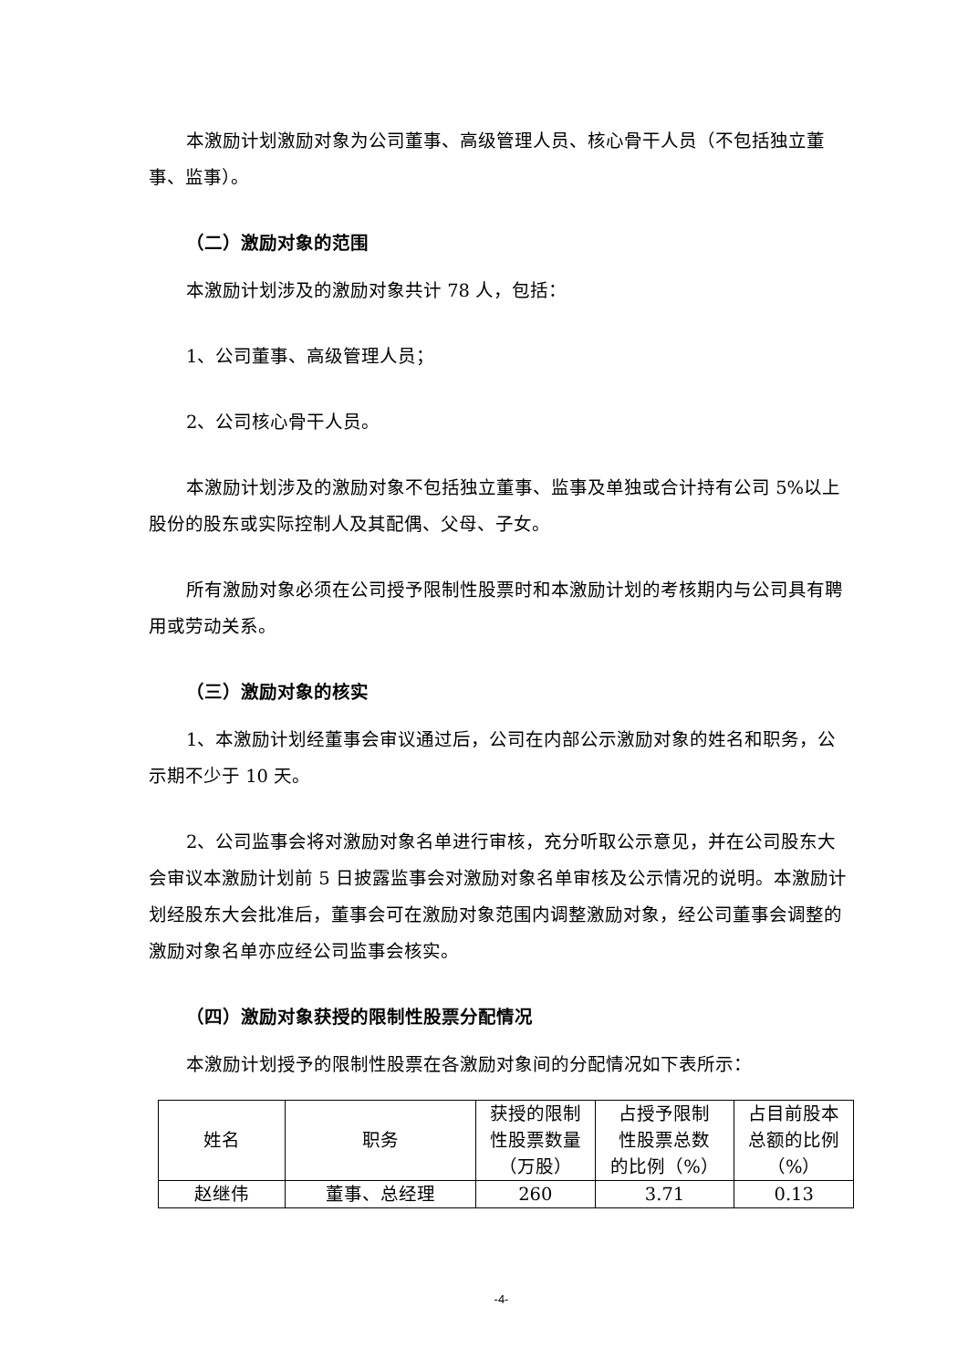本激励计划激励对象为公司董事、高级管理人员、核心骨干人员（不包括独立董事、监事）。
（二）激励对象的范围
本激励计划涉及的激励对象共计 78 人，包括：
1、公司董事、高级管理人员；
2、公司核心骨干人员。
本激励计划涉及的激励对象不包括独立董事、监事及单独或合计持有公司 5%以上股份的股东或实际控制人及其配偶、父母、子女。
所有激励对象必须在公司授予限制性股票时和本激励计划的考核期内与公司具有聘用或劳动关系。
（三）激励对象的核实
1、本激励计划经董事会审议通过后，公司在内部公示激励对象的姓名和职务，公示期不少于 10 天。
2、公司监事会将对激励对象名单进行审核，充分听取公示意见，并在公司股东大会审议本激励计划前 5 日披露监事会对激励对象名单审核及公示情况的说明。本激励计划经股东大会批准后，董事会可在激励对象范围内调整激励对象，经公司董事会调整的激励对象名单亦应经公司监事会核实。
（四）激励对象获授的限制性股票分配情况
本激励计划授予的限制性股票在各激励对象间的分配情况如下表所示：
| 姓名 | 职务 | 获授的限制 性股票数量 （万股） | 占授予限制 性股票总数 的比例（%） | 占目前股本 总额的比例 （%） |
| 赵继伟 | 董事、总经理 | 260 | 3.71 | 0.13 |
-4-